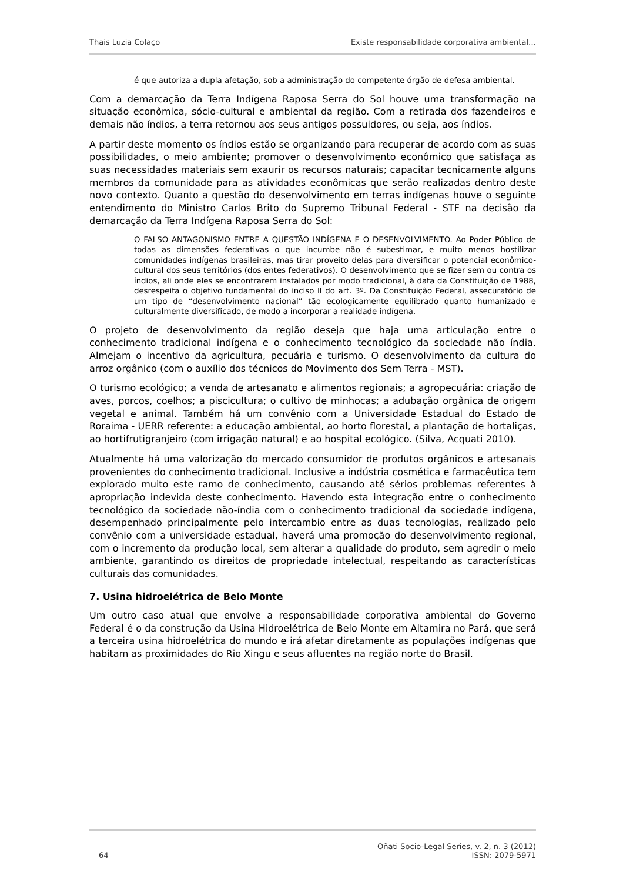Thais Luzia Colaço Existe responsabilidade corporativa ambiental…
é que autoriza a dupla afetação, sob a administração do competente órgão de defesa ambiental.
Com a demarcação da Terra Indígena Raposa Serra do Sol houve uma transformação na situação econômica, sócio-cultural e ambiental da região. Com a retirada dos fazendeiros e demais não índios, a terra retornou aos seus antigos possuidores, ou seja, aos índios.
A partir deste momento os índios estão se organizando para recuperar de acordo com as suas possibilidades, o meio ambiente; promover o desenvolvimento econômico que satisfaça as suas necessidades materiais sem exaurir os recursos naturais; capacitar tecnicamente alguns membros da comunidade para as atividades econômicas que serão realizadas dentro deste novo contexto. Quanto a questão do desenvolvimento em terras indígenas houve o seguinte entendimento do Ministro Carlos Brito do Supremo Tribunal Federal - STF na decisão da demarcação da Terra Indígena Raposa Serra do Sol:
O FALSO ANTAGONISMO ENTRE A QUESTÃO INDÍGENA E O DESENVOLVIMENTO. Ao Poder Público de todas as dimensões federativas o que incumbe não é subestimar, e muito menos hostilizar comunidades indígenas brasileiras, mas tirar proveito delas para diversificar o potencial econômico-cultural dos seus territórios (dos entes federativos). O desenvolvimento que se fizer sem ou contra os índios, ali onde eles se encontrarem instalados por modo tradicional, à data da Constituição de 1988, desrespeita o objetivo fundamental do inciso II do art. 3º. Da Constituição Federal, assecuratório de um tipo de “desenvolvimento nacional” tão ecologicamente equilibrado quanto humanizado e culturalmente diversificado, de modo a incorporar a realidade indígena.
O projeto de desenvolvimento da região deseja que haja uma articulação entre o conhecimento tradicional indígena e o conhecimento tecnológico da sociedade não índia. Almejam o incentivo da agricultura, pecuária e turismo. O desenvolvimento da cultura do arroz orgânico (com o auxílio dos técnicos do Movimento dos Sem Terra - MST).
O turismo ecológico; a venda de artesanato e alimentos regionais; a agropecuária: criação de aves, porcos, coelhos; a piscicultura; o cultivo de minhocas; a adubação orgânica de origem vegetal e animal. Também há um convênio com a Universidade Estadual do Estado de Roraima - UERR referente: a educação ambiental, ao horto florestal, a plantação de hortaliças, ao hortifrutigranjeiro (com irrigação natural) e ao hospital ecológico. (Silva, Acquati 2010).
Atualmente há uma valorização do mercado consumidor de produtos orgânicos e artesanais provenientes do conhecimento tradicional. Inclusive a indústria cosmética e farmacêutica tem explorado muito este ramo de conhecimento, causando até sérios problemas referentes à apropriação indevida deste conhecimento. Havendo esta integração entre o conhecimento tecnológico da sociedade não-índia com o conhecimento tradicional da sociedade indígena, desempenhado principalmente pelo intercambio entre as duas tecnologias, realizado pelo convênio com a universidade estadual, haverá uma promoção do desenvolvimento regional, com o incremento da produção local, sem alterar a qualidade do produto, sem agredir o meio ambiente, garantindo os direitos de propriedade intelectual, respeitando as características culturais das comunidades.
7. Usina hidroelétrica de Belo Monte
Um outro caso atual que envolve a responsabilidade corporativa ambiental do Governo Federal é o da construção da Usina Hidroelétrica de Belo Monte em Altamira no Pará, que será a terceira usina hidroelétrica do mundo e irá afetar diretamente as populações indígenas que habitam as proximidades do Rio Xingu e seus afluentes na região norte do Brasil.
64 Oñati Socio-Legal Series, v. 2, n. 3 (2012)
ISSN: 2079-5971